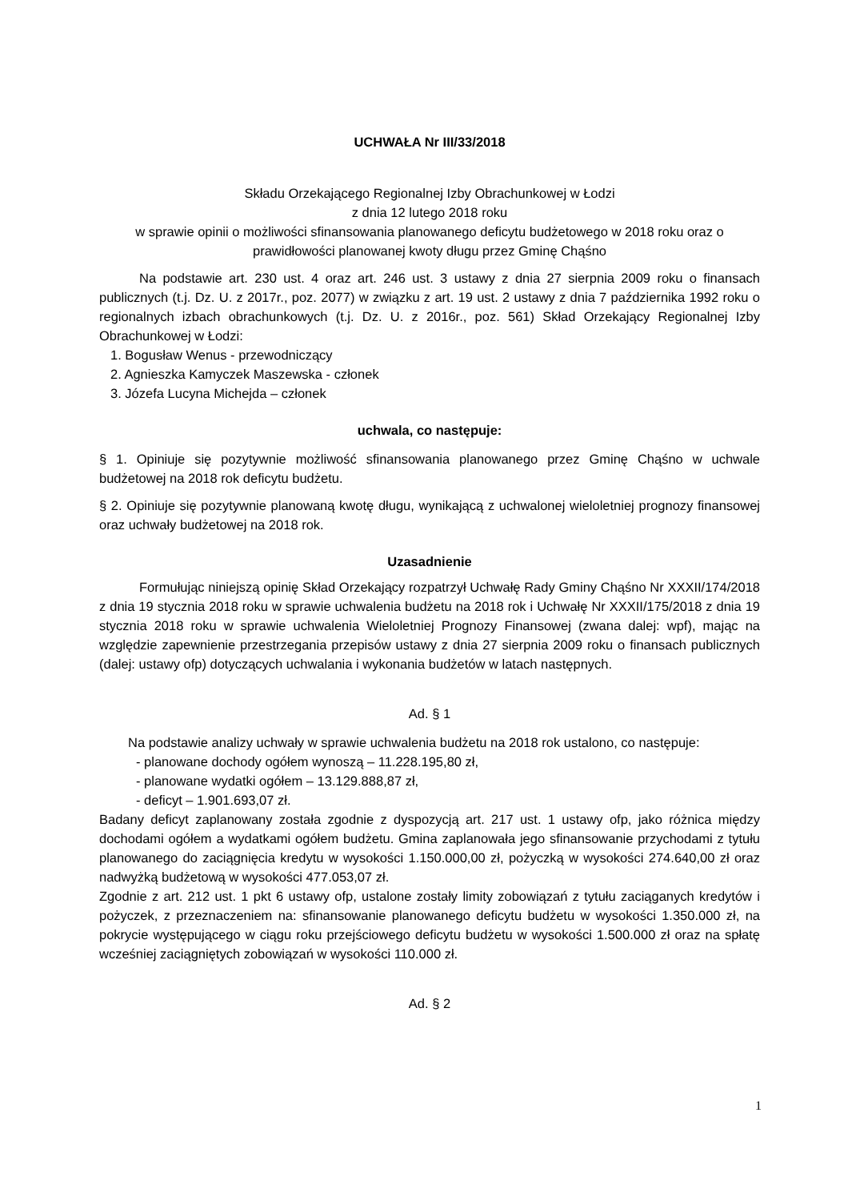UCHWAŁA Nr III/33/2018
Składu Orzekającego Regionalnej Izby Obrachunkowej w Łodzi
z dnia 12 lutego 2018 roku
w sprawie opinii o możliwości sfinansowania planowanego deficytu budżetowego w 2018 roku oraz o prawidłowości planowanej kwoty długu przez Gminę Chąśno
Na podstawie art. 230 ust. 4 oraz art. 246 ust. 3 ustawy z dnia 27 sierpnia 2009 roku o finansach publicznych (t.j. Dz. U. z 2017r., poz. 2077) w związku z art. 19 ust. 2 ustawy z dnia 7 października 1992 roku o regionalnych izbach obrachunkowych (t.j. Dz. U. z 2016r., poz. 561) Skład Orzekający Regionalnej Izby Obrachunkowej w Łodzi:
1. Bogusław Wenus - przewodniczący
2. Agnieszka Kamyczek Maszewska - członek
3. Józefa Lucyna Michejda – członek
uchwala, co następuje:
§ 1. Opiniuje się pozytywnie możliwość sfinansowania planowanego przez Gminę Chąśno w uchwale budżetowej na 2018 rok deficytu budżetu.
§ 2. Opiniuje się pozytywnie planowaną kwotę długu, wynikającą z uchwalonej wieloletniej prognozy finansowej oraz uchwały budżetowej na 2018 rok.
Uzasadnienie
Formułując niniejszą opinię Skład Orzekający rozpatrzył Uchwałę Rady Gminy Chąśno Nr XXXII/174/2018 z dnia 19 stycznia 2018 roku w sprawie uchwalenia budżetu na 2018 rok i Uchwałę Nr XXXII/175/2018 z dnia 19 stycznia 2018 roku w sprawie uchwalenia Wieloletniej Prognozy Finansowej (zwana dalej: wpf), mając na względzie zapewnienie przestrzegania przepisów ustawy z dnia 27 sierpnia 2009 roku o finansach publicznych (dalej: ustawy ofp) dotyczących uchwalania i wykonania budżetów w latach następnych.
Ad. § 1
Na podstawie analizy uchwały w sprawie uchwalenia budżetu na 2018 rok ustalono, co następuje:
- planowane dochody ogółem wynoszą – 11.228.195,80 zł,
- planowane wydatki ogółem – 13.129.888,87 zł,
- deficyt – 1.901.693,07 zł.
Badany deficyt zaplanowany została zgodnie z dyspozycją art. 217 ust. 1 ustawy ofp, jako różnica między dochodami ogółem a wydatkami ogółem budżetu. Gmina zaplanowała jego sfinansowanie przychodami z tytułu planowanego do zaciągnięcia kredytu w wysokości 1.150.000,00 zł, pożyczką w wysokości 274.640,00 zł oraz nadwyżką budżetową w wysokości 477.053,07 zł.
Zgodnie z art. 212 ust. 1 pkt 6 ustawy ofp, ustalone zostały limity zobowiązań z tytułu zaciąganych kredytów i pożyczek, z przeznaczeniem na: sfinansowanie planowanego deficytu budżetu w wysokości 1.350.000 zł, na pokrycie występującego w ciągu roku przejściowego deficytu budżetu w wysokości 1.500.000 zł oraz na spłatę wcześniej zaciągniętych zobowiązań w wysokości 110.000 zł.
Ad. § 2
1